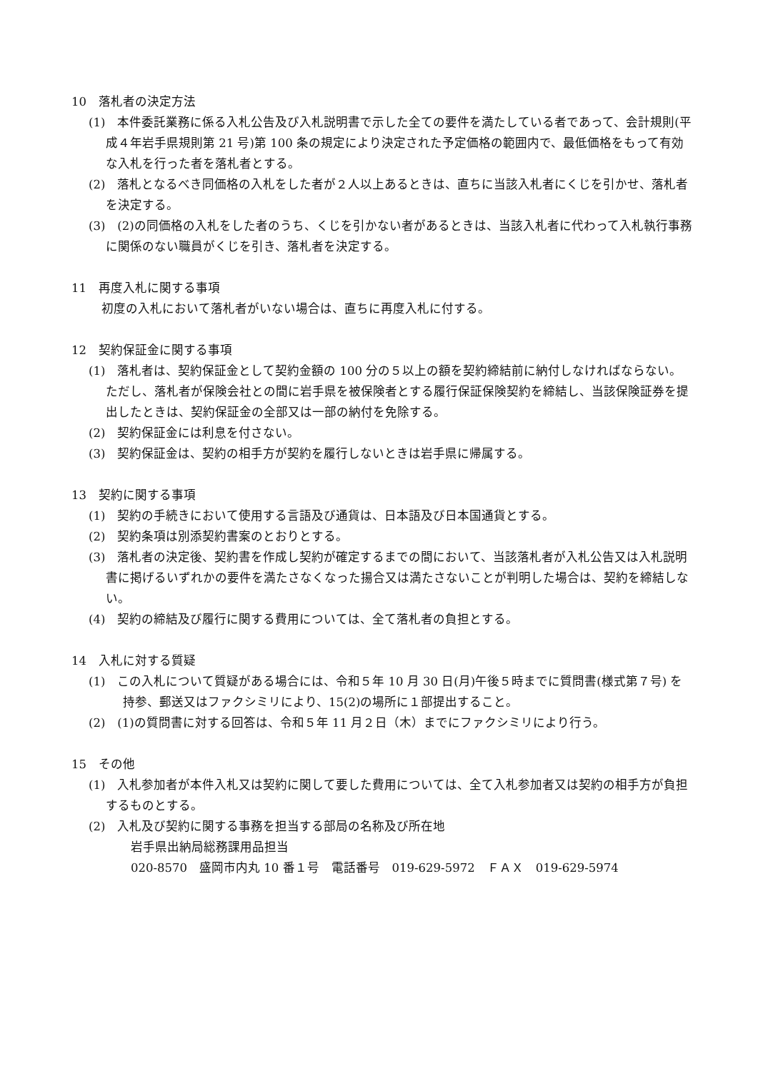10　落札者の決定方法
(1)　本件委託業務に係る入札公告及び入札説明書で示した全ての要件を満たしている者であって、会計規則(平成４年岩手県規則第 21 号)第 100 条の規定により決定された予定価格の範囲内で、最低価格をもって有効な入札を行った者を落札者とする。
(2)　落札となるべき同価格の入札をした者が２人以上あるときは、直ちに当該入札者にくじを引かせ、落札者を決定する。
(3)　(2)の同価格の入札をした者のうち、くじを引かない者があるときは、当該入札者に代わって入札執行事務に関係のない職員がくじを引き、落札者を決定する。
11　再度入札に関する事項
初度の入札において落札者がいない場合は、直ちに再度入札に付する。
12　契約保証金に関する事項
(1)　落札者は、契約保証金として契約金額の 100 分の５以上の額を契約締結前に納付しなければならない。ただし、落札者が保険会社との間に岩手県を被保険者とする履行保証保険契約を締結し、当該保険証券を提出したときは、契約保証金の全部又は一部の納付を免除する。
(2)　契約保証金には利息を付さない。
(3)　契約保証金は、契約の相手方が契約を履行しないときは岩手県に帰属する。
13　契約に関する事項
(1)　契約の手続きにおいて使用する言語及び通貨は、日本語及び日本国通貨とする。
(2)　契約条項は別添契約書案のとおりとする。
(3)　落札者の決定後、契約書を作成し契約が確定するまでの間において、当該落札者が入札公告又は入札説明書に掲げるいずれかの要件を満たさなくなった揚合又は満たさないことが判明した場合は、契約を締結しない。
(4)　契約の締結及び履行に関する費用については、全て落札者の負担とする。
14　入札に対する質疑
(1)　この入札について質疑がある場合には、令和５年 10 月 30 日(月)午後５時までに質問書(様式第７号) を持参、郵送又はファクシミリにより、15(2)の場所に１部提出すること。
(2)　(1)の質問書に対する回答は、令和５年 11 月２日（木）までにファクシミリにより行う。
15　その他
(1)　入札参加者が本件入札又は契約に関して要した費用については、全て入札参加者又は契約の相手方が負担するものとする。
(2)　入札及び契約に関する事務を担当する部局の名称及び所在地
岩手県出納局総務課用品担当
020-8570　盛岡市内丸 10 番１号　電話番号　019-629-5972　ＦＡＸ　019-629-5974